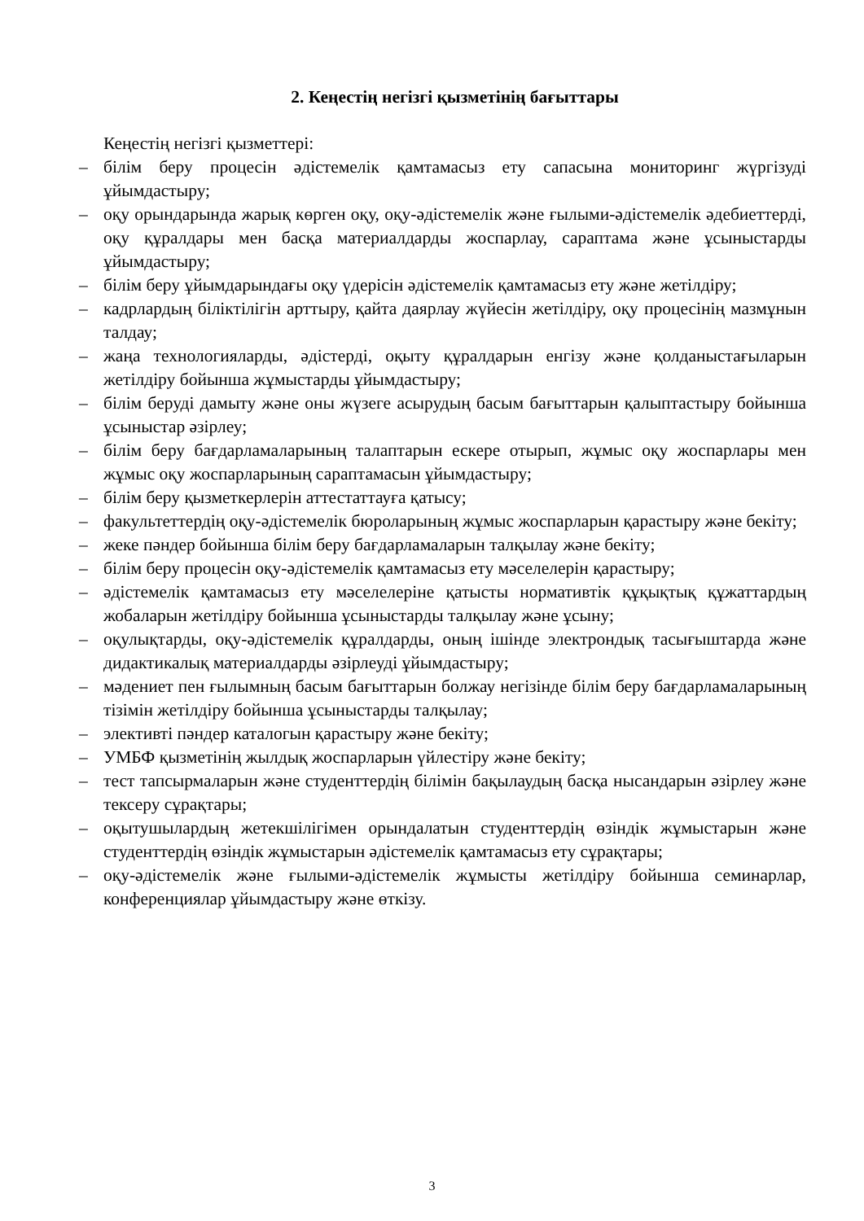2. Кеңестің негізгі қызметінің бағыттары
Кеңестің негізгі қызметтері:
– білім беру процесін әдістемелік қамтамасыз ету сапасына мониторинг жүргізуді ұйымдастыру;
– оқу орындарында жарық көрген оқу, оқу-әдістемелік және ғылыми-әдістемелік әдебиеттерді, оқу құралдары мен басқа материалдарды жоспарлау, сараптама және ұсыныстарды ұйымдастыру;
– білім беру ұйымдарындағы оқу үдерісін әдістемелік қамтамасыз ету және жетілдіру;
– кадрлардың біліктілігін арттыру, қайта даярлау жүйесін жетілдіру, оқу процесінің мазмұнын талдау;
– жаңа технологияларды, әдістерді, оқыту құралдарын енгізу және қолданыстағыларын жетілдіру бойынша жұмыстарды ұйымдастыру;
– білім беруді дамыту және оны жүзеге асырудың басым бағыттарын қалыптастыру бойынша ұсыныстар әзірлеу;
– білім беру бағдарламаларының талаптарын ескере отырып, жұмыс оқу жоспарлары мен жұмыс оқу жоспарларының сараптамасын ұйымдастыру;
– білім беру қызметкерлерін аттестаттауға қатысу;
– факультеттердің оқу-әдістемелік бюроларының жұмыс жоспарларын қарастыру және бекіту;
– жеке пәндер бойынша білім беру бағдарламаларын талқылау және бекіту;
– білім беру процесін оқу-әдістемелік қамтамасыз ету мәселелерін қарастыру;
– әдістемелік қамтамасыз ету мәселелеріне қатысты нормативтік құқықтық құжаттардың жобаларын жетілдіру бойынша ұсыныстарды талқылау және ұсыну;
– оқулықтарды, оқу-әдістемелік құралдарды, оның ішінде электрондық тасығыштарда және дидактикалық материалдарды әзірлеуді ұйымдастыру;
– мәдениет пен ғылымның басым бағыттарын болжау негізінде білім беру бағдарламаларының тізімін жетілдіру бойынша ұсыныстарды талқылау;
– элективті пәндер каталогын қарастыру және бекіту;
– УМБФ қызметінің жылдық жоспарларын үйлестіру және бекіту;
– тест тапсырмаларын және студенттердің білімін бақылаудың басқа нысандарын әзірлеу және тексеру сұрақтары;
– оқытушылардың жетекшілігімен орындалатын студенттердің өзіндік жұмыстарын және студенттердің өзіндік жұмыстарын әдістемелік қамтамасыз ету сұрақтары;
– оқу-әдістемелік және ғылыми-әдістемелік жұмысты жетілдіру бойынша семинарлар, конференциялар ұйымдастыру және өткізу.
3